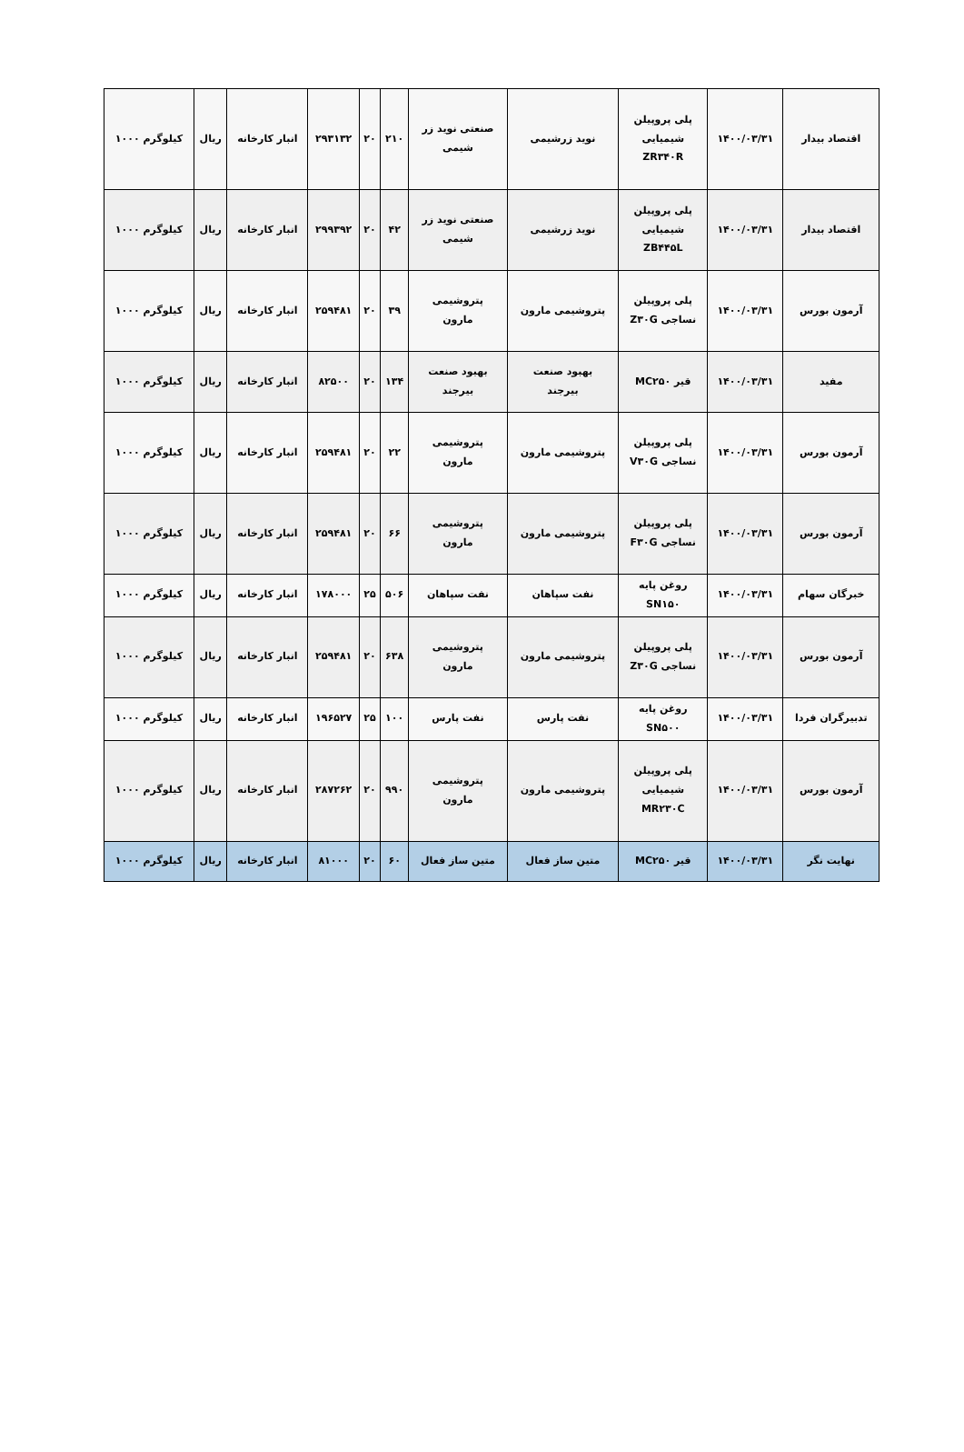| اقتصاد بیدار | ۱۴۰۰/۰۳/۳۱ | پلی پروپیلن شیمیایی ZR۳۴۰R | نوید زرشیمی | صنعتی نوید زر شیمی | ۲۱۰ | ۲۰ | ۲۹۳۱۳۲ | انبار کارخانه | ریال | کیلوگرم ۱۰۰۰ |
| اقتصاد بیدار | ۱۴۰۰/۰۳/۳۱ | پلی پروپیلن شیمیایی ZB۴۴۵L | نوید زرشیمی | صنعتی نوید زر شیمی | ۴۲ | ۲۰ | ۲۹۹۳۹۲ | انبار کارخانه | ریال | کیلوگرم ۱۰۰۰ |
| آرمون بورس | ۱۴۰۰/۰۳/۳۱ | پلی پروپیلن نساجی Z۳۰G | پتروشیمی مارون | پتروشیمی مارون | ۳۹ | ۲۰ | ۲۵۹۴۸۱ | انبار کارخانه | ریال | کیلوگرم ۱۰۰۰ |
| مفید | ۱۴۰۰/۰۳/۳۱ | قیر MC۲۵۰ | بهبود صنعت بیرجند | بهبود صنعت بیرجند | ۱۳۴ | ۲۰ | ۸۲۵۰۰ | انبار کارخانه | ریال | کیلوگرم ۱۰۰۰ |
| آرمون بورس | ۱۴۰۰/۰۳/۳۱ | پلی پروپیلن نساجی V۳۰G | پتروشیمی مارون | پتروشیمی مارون | ۲۲ | ۲۰ | ۲۵۹۴۸۱ | انبار کارخانه | ریال | کیلوگرم ۱۰۰۰ |
| آرمون بورس | ۱۴۰۰/۰۳/۳۱ | پلی پروپیلن نساجی F۳۰G | پتروشیمی مارون | پتروشیمی مارون | ۶۶ | ۲۰ | ۲۵۹۴۸۱ | انبار کارخانه | ریال | کیلوگرم ۱۰۰۰ |
| خبرگان سهام | ۱۴۰۰/۰۳/۳۱ | روغن پایه SN۱۵۰ | نفت سپاهان | نفت سپاهان | ۵۰۶ | ۲۵ | ۱۷۸۰۰۰ | انبار کارخانه | ریال | کیلوگرم ۱۰۰۰ |
| آرمون بورس | ۱۴۰۰/۰۳/۳۱ | پلی پروپیلن نساجی Z۳۰G | پتروشیمی مارون | پتروشیمی مارون | ۶۳۸ | ۲۰ | ۲۵۹۴۸۱ | انبار کارخانه | ریال | کیلوگرم ۱۰۰۰ |
| تدبیرگران فردا | ۱۴۰۰/۰۳/۳۱ | روغن پایه SN۵۰۰ | نفت پارس | نفت پارس | ۱۰۰ | ۲۵ | ۱۹۶۵۲۷ | انبار کارخانه | ریال | کیلوگرم ۱۰۰۰ |
| آرمون بورس | ۱۴۰۰/۰۳/۳۱ | پلی پروپیلن شیمیایی MR۲۳۰C | پتروشیمی مارون | پتروشیمی مارون | ۹۹۰ | ۲۰ | ۲۸۷۲۶۲ | انبار کارخانه | ریال | کیلوگرم ۱۰۰۰ |
| نهایت نگر | ۱۴۰۰/۰۳/۳۱ | قیر MC۲۵۰ | متین ساز فعال | متین ساز فعال | ۶۰ | ۲۰ | ۸۱۰۰۰ | انبار کارخانه | ریال | کیلوگرم ۱۰۰۰ |